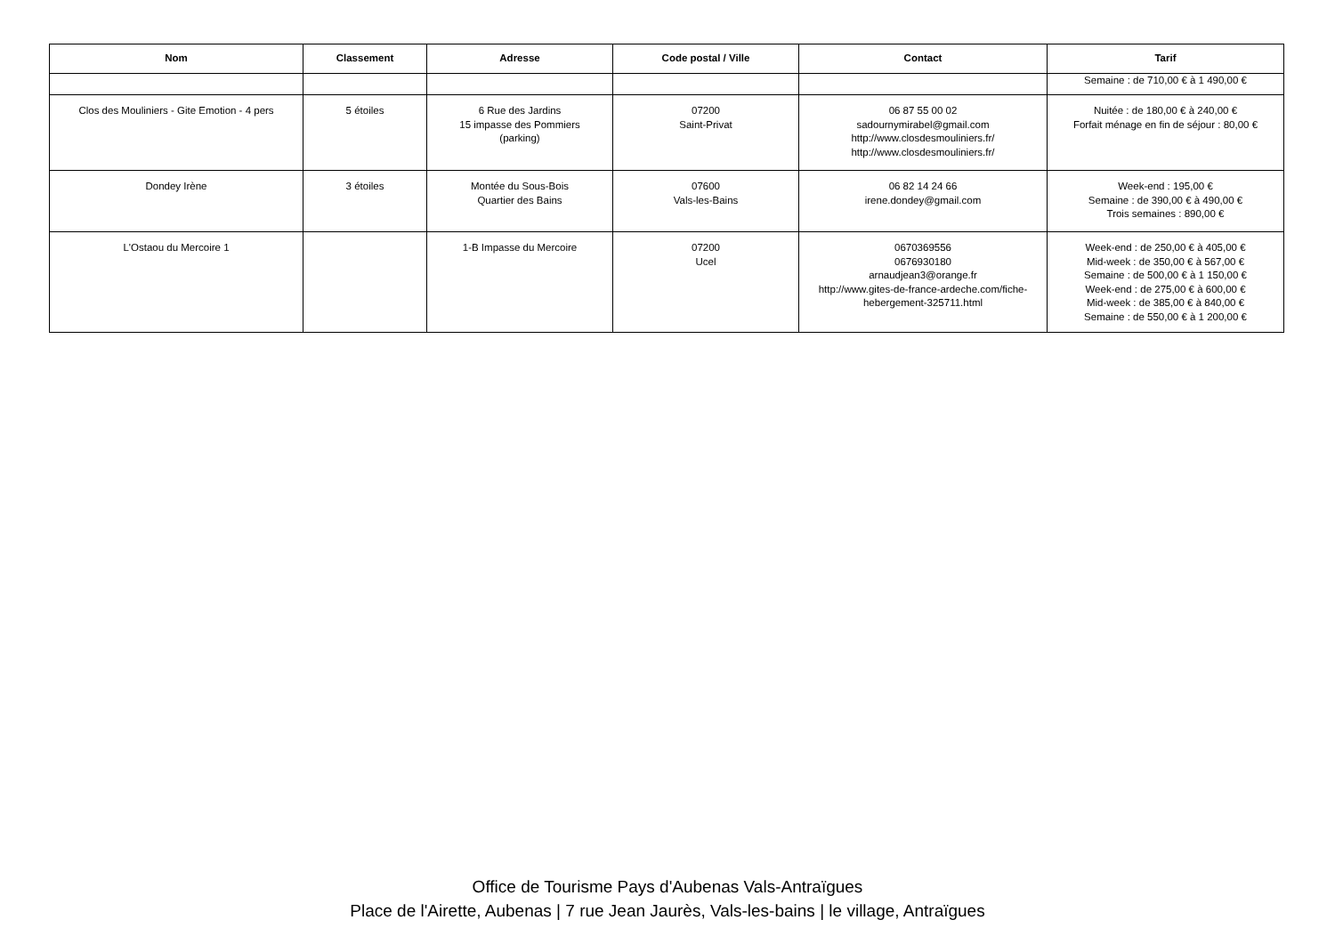| Nom | Classement | Adresse | Code postal / Ville | Contact | Tarif |
| --- | --- | --- | --- | --- | --- |
| | | | | | Semaine : de 710,00 € à 1 490,00 € |
| Clos des Mouliniers - Gite Emotion - 4 pers | 5 étoiles | 6 Rue des Jardins 15 impasse des Pommiers (parking) | 07200 Saint-Privat | 06 87 55 00 02 sadournymirabel@gmail.com http://www.closdesmouliniers.fr/ http://www.closdesmouliniers.fr/ | Nuitée : de 180,00 € à 240,00 € Forfait ménage en fin de séjour : 80,00 € |
| Dondey Irène | 3 étoiles | Montée du Sous-Bois Quartier des Bains | 07600 Vals-les-Bains | 06 82 14 24 66 irene.dondey@gmail.com | Week-end : 195,00 € Semaine : de 390,00 € à 490,00 € Trois semaines : 890,00 € |
| L'Ostaou du Mercoire 1 | | 1-B Impasse du Mercoire | 07200 Ucel | 0670369556 0676930180 arnaudjean3@orange.fr http://www.gites-de-france-ardeche.com/fiche-hebergement-325711.html | Week-end : de 250,00 € à 405,00 € Mid-week : de 350,00 € à 567,00 € Semaine : de 500,00 € à 1 150,00 € Week-end : de 275,00 € à 600,00 € Mid-week : de 385,00 € à 840,00 € Semaine : de 550,00 € à 1 200,00 € |
Office de Tourisme Pays d'Aubenas Vals-Antraïgues
Place de l'Airette, Aubenas | 7 rue Jean Jaurès, Vals-les-bains | le village, Antraïgues